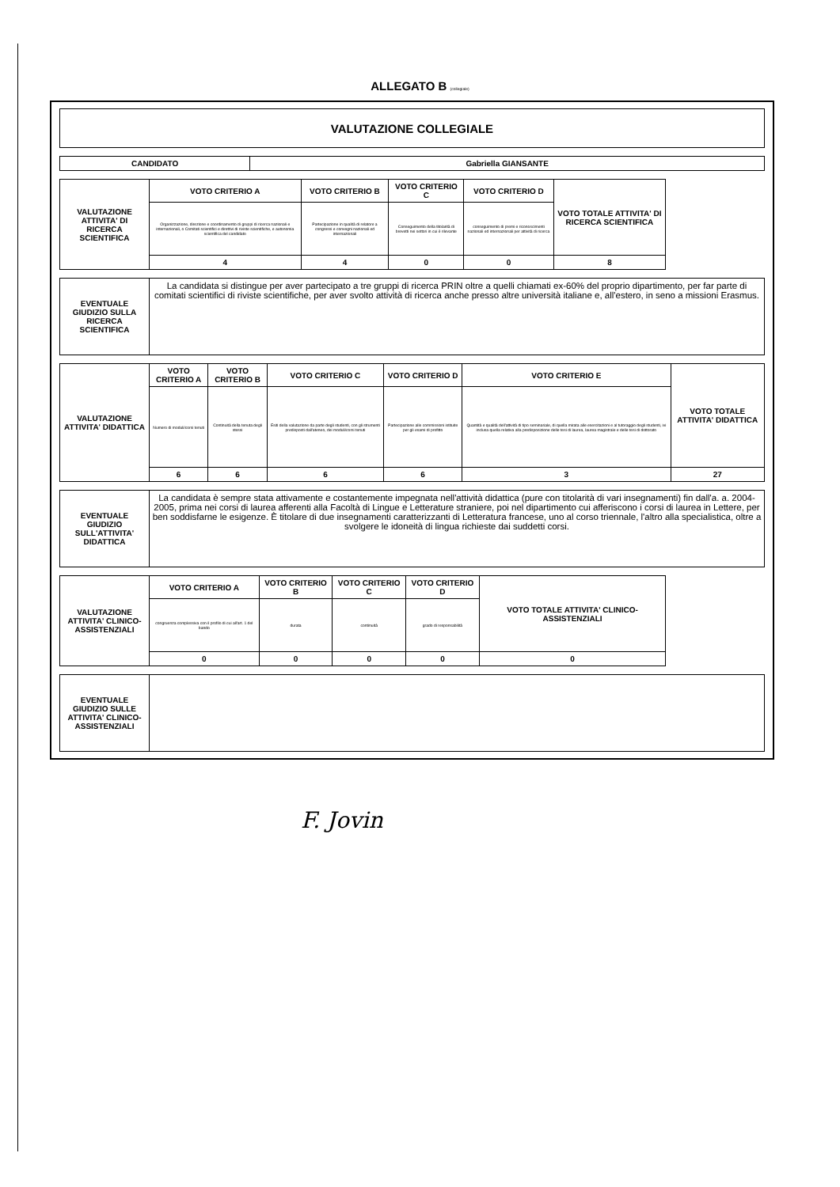ALLEGATO B (collegiale)
| VALUTAZIONE COLLEGIALE |
| CANDIDATO | Gabriella GIANSANTE |
| --- | --- |
| VALUTAZIONE ATTIVITA' DI RICERCA SCIENTIFICA | VOTO CRITERIO A | VOTO CRITERIO B | VOTO CRITERIO C | VOTO CRITERIO D | VOTO TOTALE ATTIVITA' DI RICERCA SCIENTIFICA |
| --- | --- | --- | --- | --- | --- |
| | Organizzazione, direzione e coordinamento di gruppi di ricerca nazionali e internazionali, o Comitati scientifici e direttivi di riviste scientifiche, e autonomia scientifica del candidato | Partecipazione in qualità di relatore a congressi e convegni nazionali ed internazionali | Conseguimento della titolarità di brevetti nei settori in cui è rilevante | conseguimento di premi e riconoscimenti nazionali ed internazionali per attività di ricerca | |
| | 4 | 4 | 0 | 0 | 8 |
| EVENTUALE GIUDIZIO SULLA RICERCA SCIENTIFICA | La candidata si distingue per aver partecipato a tre gruppi di ricerca PRIN oltre a quelli chiamati ex-60% del proprio dipartimento, per far parte di comitati scientifici di riviste scientifiche, per aver svolto attività di ricerca anche presso altre università italiane e, all'estero, in seno a missioni Erasmus. |
| VALUTAZIONE ATTIVITA' DIDATTICA | VOTO CRITERIO A | VOTO CRITERIO B | VOTO CRITERIO C | VOTO CRITERIO D | VOTO CRITERIO E | VOTO TOTALE ATTIVITA' DIDATTICA |
| --- | --- | --- | --- | --- | --- | --- |
| | Numero di moduli/corsi tenuti | Continuità della tenuta degli stessi | Esiti della valutazione da parte degli studenti, con gli strumenti predisposti dall'ateneo, dei moduli/corsi tenuti | Partecipazione alle commissioni istituite per gli esami di profitto | Quantità e qualità dell'attività di tipo seminariale, di quella mirata alle esercitazioni e al tutoraggio degli studenti, ivi inclusa quella relativa alla predisposizione delle tesi di laurea, laurea magistrale e delle tesi di dottorato | |
| | 6 | 6 | 6 | 6 | 3 | 27 |
| EVENTUALE GIUDIZIO SULL'ATTIVITA' DIDATTICA | La candidata è sempre stata attivamente e costantemente impegnata nell'attività didattica (pure con titolarità di vari insegnamenti) fin dall'a. a. 2004-2005, prima nei corsi di laurea afferenti alla Facoltà di Lingue e Letterature straniere, poi nel dipartimento cui afferiscono i corsi di laurea in Lettere, per ben soddisfarne le esigenze. È titolare di due insegnamenti caratterizzanti di Letteratura francese, uno al corso triennale, l'altro alla specialistica, oltre a svolgere le idoneità di lingua richieste dai suddetti corsi. |
| VALUTAZIONE ATTIVITA' CLINICO-ASSISTENZIALI | VOTO CRITERIO A | VOTO CRITERIO B | VOTO CRITERIO C | VOTO CRITERIO D | VOTO TOTALE ATTIVITA' CLINICO-ASSISTENZIALI |
| --- | --- | --- | --- | --- | --- |
| | congruenza complessiva con il profilo di cui all'art. 1 del bando | durata | continuità | grado di responsabilità | |
| | 0 | 0 | 0 | 0 | 0 |
| EVENTUALE GIUDIZIO SULLE ATTIVITA' CLINICO-ASSISTENZIALI | |
F. Jovin